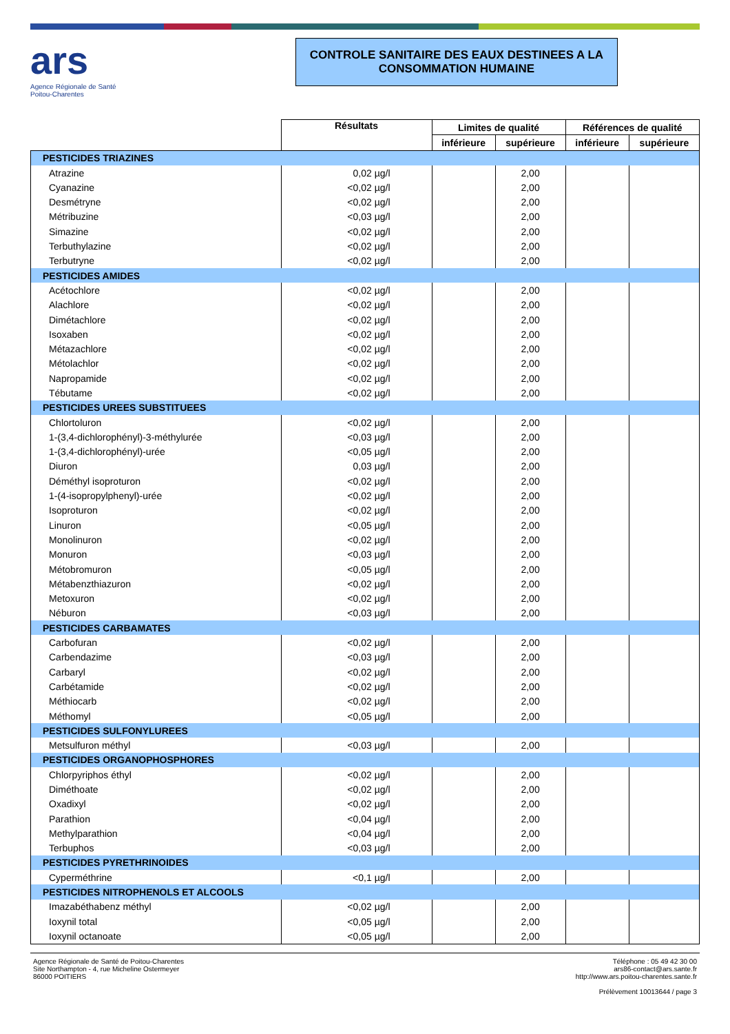ars
Agence Régionale de Santé
Poitou-Charentes
CONTROLE SANITAIRE DES EAUX DESTINEES A LA CONSOMMATION HUMAINE
| | Résultats | Limites de qualité | | Références de qualité | |
| --- | --- | --- | --- | --- | --- |
| | | inférieure | supérieure | inférieure | supérieure |
| PESTICIDES TRIAZINES | | | | | |
| Atrazine | 0,02 µg/l | | 2,00 | | |
| Cyanazine | <0,02 µg/l | | 2,00 | | |
| Desmétryne | <0,02 µg/l | | 2,00 | | |
| Métribuzine | <0,03 µg/l | | 2,00 | | |
| Simazine | <0,02 µg/l | | 2,00 | | |
| Terbuthylazine | <0,02 µg/l | | 2,00 | | |
| Terbutryne | <0,02 µg/l | | 2,00 | | |
| PESTICIDES AMIDES | | | | | |
| Acétochlore | <0,02 µg/l | | 2,00 | | |
| Alachlore | <0,02 µg/l | | 2,00 | | |
| Dimétachlore | <0,02 µg/l | | 2,00 | | |
| Isoxaben | <0,02 µg/l | | 2,00 | | |
| Métazachlore | <0,02 µg/l | | 2,00 | | |
| Métolachlor | <0,02 µg/l | | 2,00 | | |
| Napropamide | <0,02 µg/l | | 2,00 | | |
| Tébutame | <0,02 µg/l | | 2,00 | | |
| PESTICIDES UREES SUBSTITUEES | | | | | |
| Chlortoluron | <0,02 µg/l | | 2,00 | | |
| 1-(3,4-dichlorophényl)-3-méthylurée | <0,03 µg/l | | 2,00 | | |
| 1-(3,4-dichlorophényl)-urée | <0,05 µg/l | | 2,00 | | |
| Diuron | 0,03 µg/l | | 2,00 | | |
| Déméthyl isoproturon | <0,02 µg/l | | 2,00 | | |
| 1-(4-isopropylphenyl)-urée | <0,02 µg/l | | 2,00 | | |
| Isoproturon | <0,02 µg/l | | 2,00 | | |
| Linuron | <0,05 µg/l | | 2,00 | | |
| Monolinuron | <0,02 µg/l | | 2,00 | | |
| Monuron | <0,03 µg/l | | 2,00 | | |
| Métobromuron | <0,05 µg/l | | 2,00 | | |
| Métabenzthiazuron | <0,02 µg/l | | 2,00 | | |
| Metoxuron | <0,02 µg/l | | 2,00 | | |
| Néburon | <0,03 µg/l | | 2,00 | | |
| PESTICIDES CARBAMATES | | | | | |
| Carbofuran | <0,02 µg/l | | 2,00 | | |
| Carbendazime | <0,03 µg/l | | 2,00 | | |
| Carbaryl | <0,02 µg/l | | 2,00 | | |
| Carbétamide | <0,02 µg/l | | 2,00 | | |
| Méthiocarb | <0,02 µg/l | | 2,00 | | |
| Méthomyl | <0,05 µg/l | | 2,00 | | |
| PESTICIDES SULFONYLUREES | | | | | |
| Metsulfuron méthyl | <0,03 µg/l | | 2,00 | | |
| PESTICIDES ORGANOPHOSPHORES | | | | | |
| Chlorpyriphos éthyl | <0,02 µg/l | | 2,00 | | |
| Diméthoate | <0,02 µg/l | | 2,00 | | |
| Oxadixyl | <0,02 µg/l | | 2,00 | | |
| Parathion | <0,04 µg/l | | 2,00 | | |
| Methylparathion | <0,04 µg/l | | 2,00 | | |
| Terbuphos | <0,03 µg/l | | 2,00 | | |
| PESTICIDES PYRETHRINOIDES | | | | | |
| Cyperméthrine | <0,1 µg/l | | 2,00 | | |
| PESTICIDES NITROPHENOLS ET ALCOOLS | | | | | |
| Imazabéthabenz méthyl | <0,02 µg/l | | 2,00 | | |
| Ioxynil total | <0,05 µg/l | | 2,00 | | |
| Ioxynil octanoate | <0,05 µg/l | | 2,00 | | |
Agence Régionale de Santé de Poitou-Charentes
Site Northampton - 4, rue Micheline Ostermeyer
86000 POITIERS
Téléphone : 05 49 42 30 00
ars86-contact@ars.sante.fr
http://www.ars.poitou-charentes.sante.fr
Prélèvement 10013644 / page 3